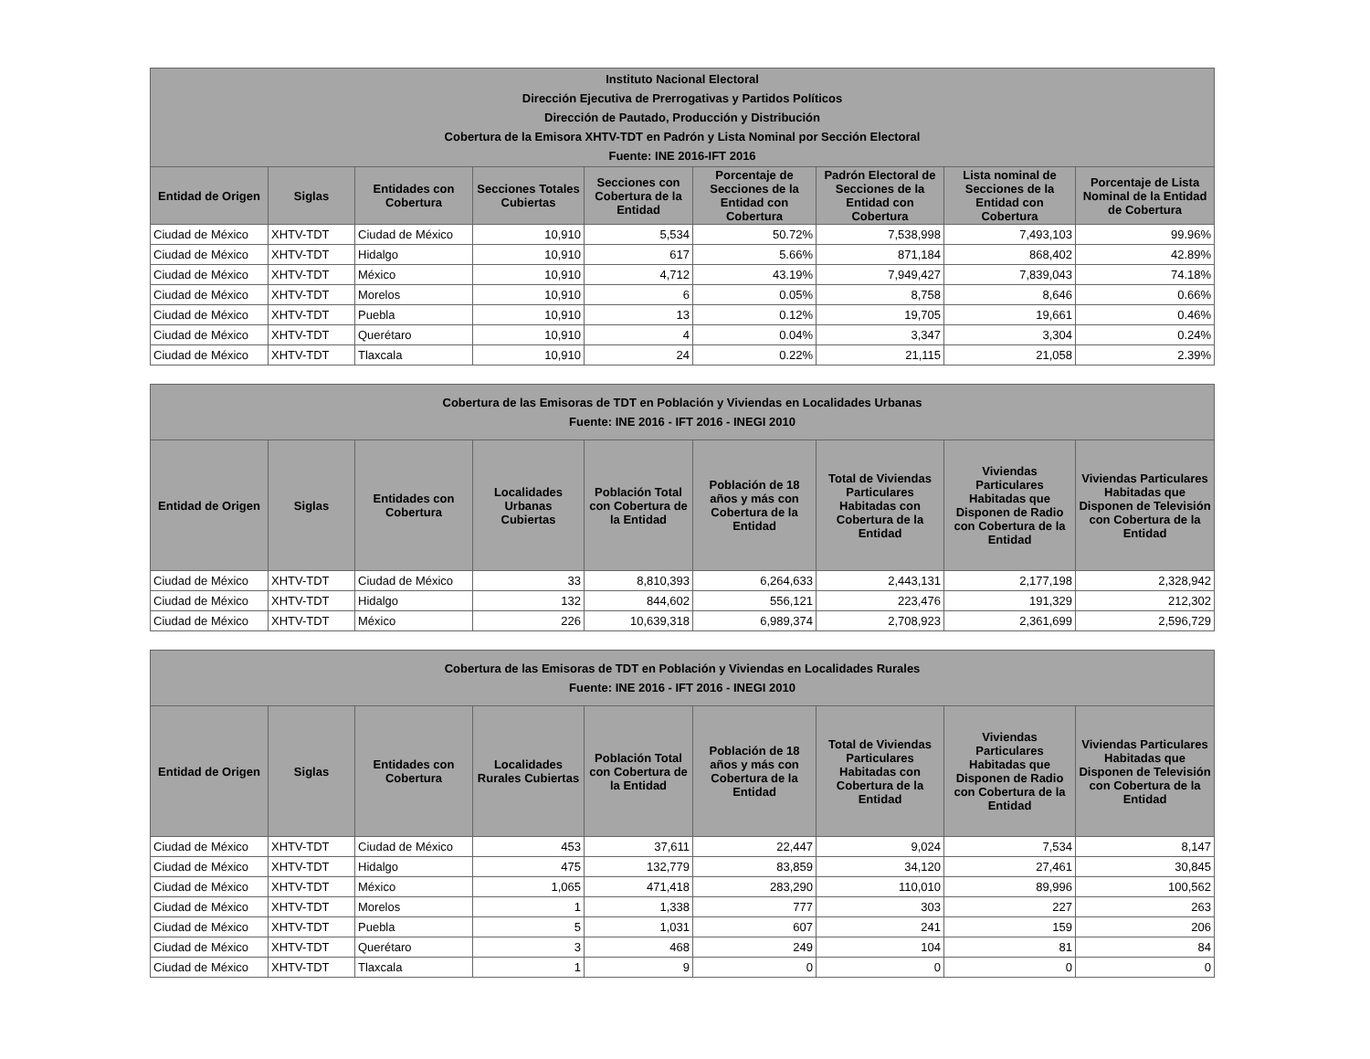| Instituto Nacional Electoral Dirección Ejecutiva de Prerrogativas y Partidos Políticos Dirección de Pautado, Producción y Distribución Cobertura de la Emisora XHTV-TDT en Padrón y Lista Nominal por Sección Electoral Fuente: INE 2016-IFT 2016 | | | | | | | | |
| --- | --- | --- | --- | --- | --- | --- | --- | --- |
| Entidad de Origen | Siglas | Entidades con Cobertura | Secciones Totales Cubiertas | Secciones con Cobertura de la Entidad | Porcentaje de Secciones de la Entidad con Cobertura | Padrón Electoral de Secciones de la Entidad con Cobertura | Lista nominal de Secciones de la Entidad con Cobertura | Porcentaje de Lista Nominal de la Entidad de Cobertura |
| Ciudad de México | XHTV-TDT | Ciudad de México | 10,910 | 5,534 | 50.72% | 7,538,998 | 7,493,103 | 99.96% |
| Ciudad de México | XHTV-TDT | Hidalgo | 10,910 | 617 | 5.66% | 871,184 | 868,402 | 42.89% |
| Ciudad de México | XHTV-TDT | México | 10,910 | 4,712 | 43.19% | 7,949,427 | 7,839,043 | 74.18% |
| Ciudad de México | XHTV-TDT | Morelos | 10,910 | 6 | 0.05% | 8,758 | 8,646 | 0.66% |
| Ciudad de México | XHTV-TDT | Puebla | 10,910 | 13 | 0.12% | 19,705 | 19,661 | 0.46% |
| Ciudad de México | XHTV-TDT | Querétaro | 10,910 | 4 | 0.04% | 3,347 | 3,304 | 0.24% |
| Ciudad de México | XHTV-TDT | Tlaxcala | 10,910 | 24 | 0.22% | 21,115 | 21,058 | 2.39% |
| Cobertura de las Emisoras de TDT en Población y Viviendas en Localidades Urbanas Fuente: INE 2016 - IFT 2016 - INEGI 2010 | | | | | | | | |
| --- | --- | --- | --- | --- | --- | --- | --- | --- |
| Entidad de Origen | Siglas | Entidades con Cobertura | Localidades Urbanas Cubiertas | Población Total con Cobertura de la Entidad | Población de 18 años y más con Cobertura de la Entidad | Total de Viviendas Particulares Habitadas con Cobertura de la Entidad | Viviendas Particulares Habitadas que Disponen de Radio con Cobertura de la Entidad | Viviendas Particulares Habitadas que Disponen de Televisión con Cobertura de la Entidad |
| Ciudad de México | XHTV-TDT | Ciudad de México | 33 | 8,810,393 | 6,264,633 | 2,443,131 | 2,177,198 | 2,328,942 |
| Ciudad de México | XHTV-TDT | Hidalgo | 132 | 844,602 | 556,121 | 223,476 | 191,329 | 212,302 |
| Ciudad de México | XHTV-TDT | México | 226 | 10,639,318 | 6,989,374 | 2,708,923 | 2,361,699 | 2,596,729 |
| Cobertura de las Emisoras de TDT en Población y Viviendas en Localidades Rurales Fuente: INE 2016 - IFT 2016 - INEGI 2010 | | | | | | | | |
| --- | --- | --- | --- | --- | --- | --- | --- | --- |
| Entidad de Origen | Siglas | Entidades con Cobertura | Localidades Rurales Cubiertas | Población Total con Cobertura de la Entidad | Población de 18 años y más con Cobertura de la Entidad | Total de Viviendas Particulares Habitadas con Cobertura de la Entidad | Viviendas Particulares Habitadas que Disponen de Radio con Cobertura de la Entidad | Viviendas Particulares Habitadas que Disponen de Televisión con Cobertura de la Entidad |
| Ciudad de México | XHTV-TDT | Ciudad de México | 453 | 37,611 | 22,447 | 9,024 | 7,534 | 8,147 |
| Ciudad de México | XHTV-TDT | Hidalgo | 475 | 132,779 | 83,859 | 34,120 | 27,461 | 30,845 |
| Ciudad de México | XHTV-TDT | México | 1,065 | 471,418 | 283,290 | 110,010 | 89,996 | 100,562 |
| Ciudad de México | XHTV-TDT | Morelos | 1 | 1,338 | 777 | 303 | 227 | 263 |
| Ciudad de México | XHTV-TDT | Puebla | 5 | 1,031 | 607 | 241 | 159 | 206 |
| Ciudad de México | XHTV-TDT | Querétaro | 3 | 468 | 249 | 104 | 81 | 84 |
| Ciudad de México | XHTV-TDT | Tlaxcala | 1 | 9 | 0 | 0 | 0 | 0 |